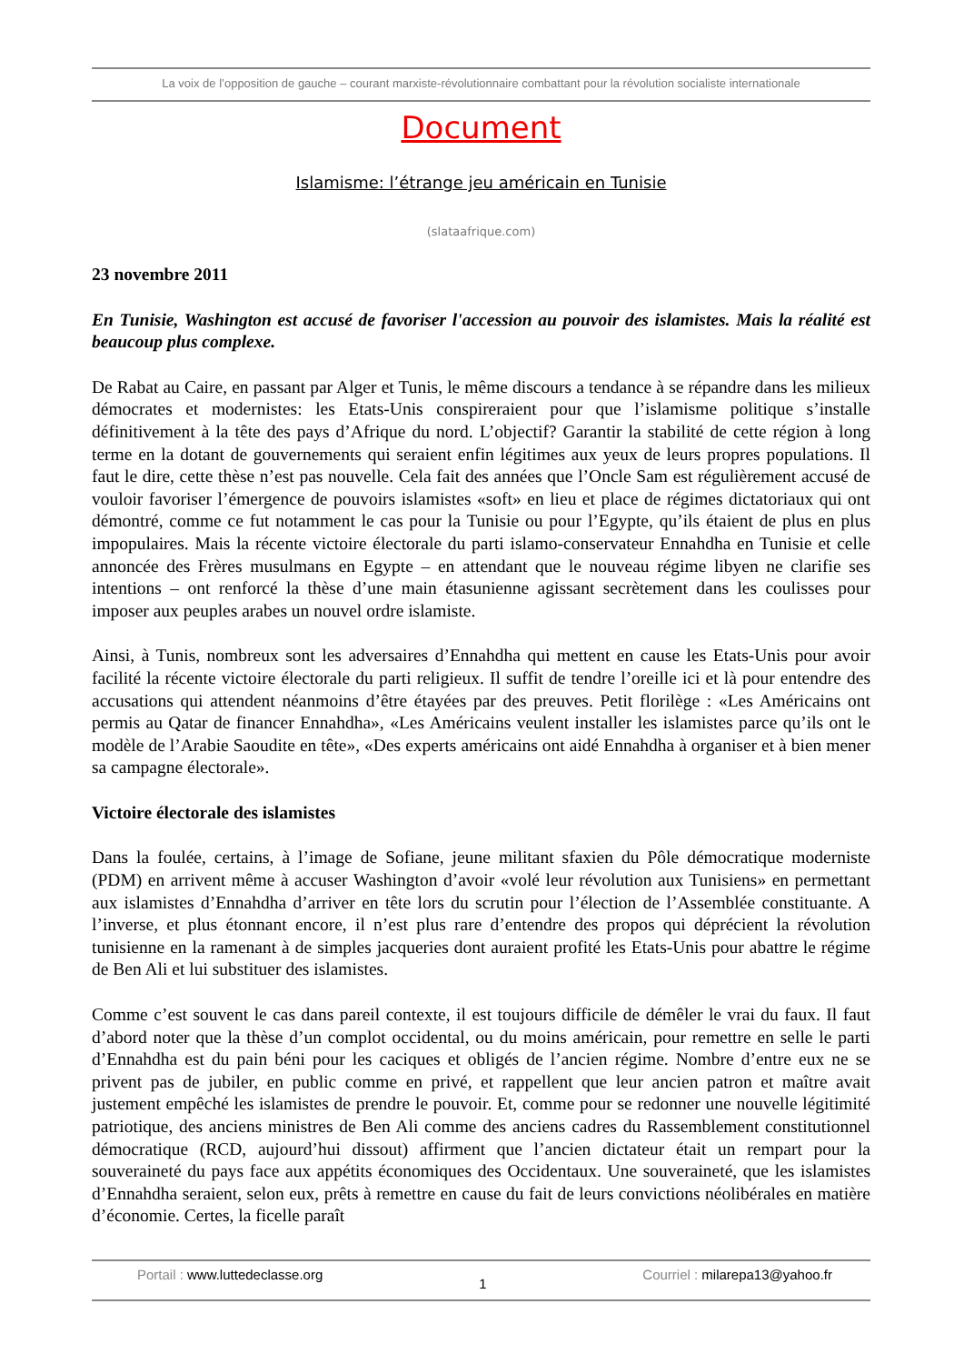La voix de l’opposition de gauche – courant marxiste-révolutionnaire combattant pour la révolution socialiste internationale
Document
Islamisme: l’étrange jeu américain en Tunisie
(slataafrique.com)
23 novembre 2011
En Tunisie, Washington est accusé de favoriser l'accession au pouvoir des islamistes. Mais la réalité est beaucoup plus complexe.
De Rabat au Caire, en passant par Alger et Tunis, le même discours a tendance à se répandre dans les milieux démocrates et modernistes: les Etats-Unis conspireraient pour que l’islamisme politique s’installe définitivement à la tête des pays d’Afrique du nord. L’objectif? Garantir la stabilité de cette région à long terme en la dotant de gouvernements qui seraient enfin légitimes aux yeux de leurs propres populations. Il faut le dire, cette thèse n’est pas nouvelle. Cela fait des années que l’Oncle Sam est régulièrement accusé de vouloir favoriser l’émergence de pouvoirs islamistes «soft» en lieu et place de régimes dictatoriaux qui ont démontré, comme ce fut notamment le cas pour la Tunisie ou pour l’Egypte, qu’ils étaient de plus en plus impopulaires. Mais la récente victoire électorale du parti islamo-conservateur Ennahdha en Tunisie et celle annoncée des Frères musulmans en Egypte – en attendant que le nouveau régime libyen ne clarifie ses intentions – ont renforcé la thèse d’une main étasunienne agissant secrètement dans les coulisses pour imposer aux peuples arabes un nouvel ordre islamiste.
Ainsi, à Tunis, nombreux sont les adversaires d’Ennahdha qui mettent en cause les Etats-Unis pour avoir facilité la récente victoire électorale du parti religieux. Il suffit de tendre l’oreille ici et là pour entendre des accusations qui attendent néanmoins d’être étayées par des preuves. Petit florilège : «Les Américains ont permis au Qatar de financer Ennahdha», «Les Américains veulent installer les islamistes parce qu’ils ont le modèle de l’Arabie Saoudite en tête», «Des experts américains ont aidé Ennahdha à organiser et à bien mener sa campagne électorale».
Victoire électorale des islamistes
Dans la foulée, certains, à l’image de Sofiane, jeune militant sfaxien du Pôle démocratique moderniste (PDM) en arrivent même à accuser Washington d’avoir «volé leur révolution aux Tunisiens» en permettant aux islamistes d’Ennahdha d’arriver en tête lors du scrutin pour l’élection de l’Assemblée constituante. A l’inverse, et plus étonnant encore, il n’est plus rare d’entendre des propos qui déprécient la révolution tunisienne en la ramenant à de simples jacqueries dont auraient profité les Etats-Unis pour abattre le régime de Ben Ali et lui substituer des islamistes.
Comme c’est souvent le cas dans pareil contexte, il est toujours difficile de démêler le vrai du faux. Il faut d’abord noter que la thèse d’un complot occidental, ou du moins américain, pour remettre en selle le parti d’Ennahdha est du pain béni pour les caciques et obligés de l’ancien régime. Nombre d’entre eux ne se privent pas de jubiler, en public comme en privé, et rappellent que leur ancien patron et maître avait justement empêché les islamistes de prendre le pouvoir. Et, comme pour se redonner une nouvelle légitimité patriotique, des anciens ministres de Ben Ali comme des anciens cadres du Rassemblement constitutionnel démocratique (RCD, aujourd’hui dissout) affirment que l’ancien dictateur était un rempart pour la souveraineté du pays face aux appétits économiques des Occidentaux. Une souveraineté, que les islamistes d’Ennahdha seraient, selon eux, prêts à remettre en cause du fait de leurs convictions néolibérales en matière d’économie. Certes, la ficelle paraît
Portail : www.luttedeclasse.org
1
Courriel : milarepa13@yahoo.fr